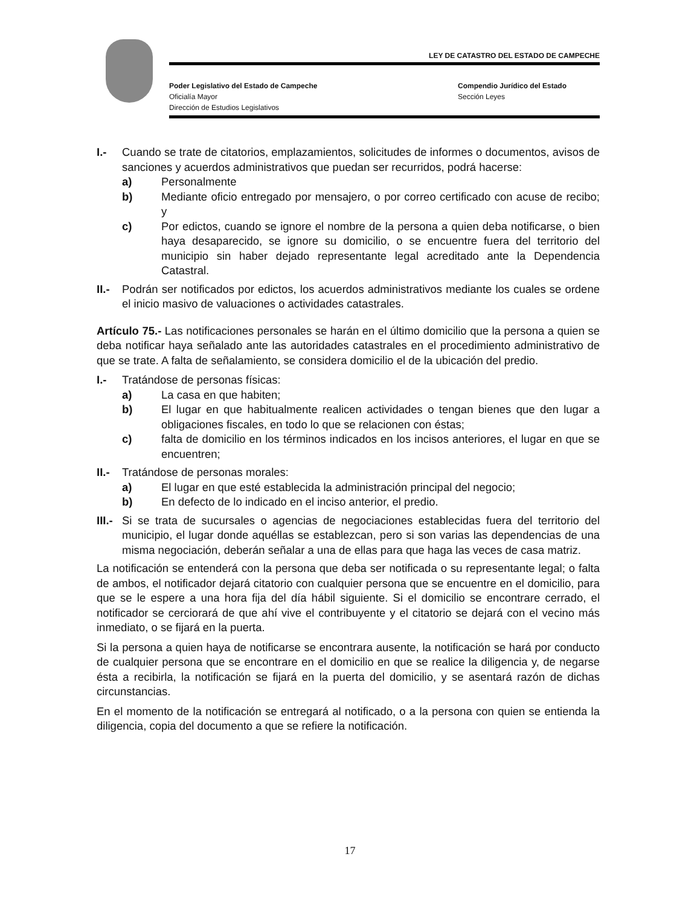LEY DE CATASTRO DEL ESTADO DE CAMPECHE
Poder Legislativo del Estado de Campeche
Oficialía Mayor
Dirección de Estudios Legislativos
Compendio Jurídico del Estado
Sección Leyes
I.- Cuando se trate de citatorios, emplazamientos, solicitudes de informes o documentos, avisos de sanciones y acuerdos administrativos que puedan ser recurridos, podrá hacerse:
a) Personalmente
b) Mediante oficio entregado por mensajero, o por correo certificado con acuse de recibo; y
c) Por edictos, cuando se ignore el nombre de la persona a quien deba notificarse, o bien haya desaparecido, se ignore su domicilio, o se encuentre fuera del territorio del municipio sin haber dejado representante legal acreditado ante la Dependencia Catastral.
II.-
Podrán ser notificados por edictos, los acuerdos administrativos mediante los cuales se ordene el inicio masivo de valuaciones o actividades catastrales.
Artículo 75.- Las notificaciones personales se harán en el último domicilio que la persona a quien se deba notificar haya señalado ante las autoridades catastrales en el procedimiento administrativo de que se trate. A falta de señalamiento, se considera domicilio el de la ubicación del predio.
I.- Tratándose de personas físicas:
a) La casa en que habiten;
b) El lugar en que habitualmente realicen actividades o tengan bienes que den lugar a obligaciones fiscales, en todo lo que se relacionen con éstas;
c) falta de domicilio en los términos indicados en los incisos anteriores, el lugar en que se encuentren;
II.-
Tratándose de personas morales:
a) El lugar en que esté establecida la administración principal del negocio;
b) En defecto de lo indicado en el inciso anterior, el predio.
III.-
Si se trata de sucursales o agencias de negociaciones establecidas fuera del territorio del municipio, el lugar donde aquéllas se establezcan, pero si son varias las dependencias de una misma negociación, deberán señalar a una de ellas para que haga las veces de casa matriz.
La notificación se entenderá con la persona que deba ser notificada o su representante legal; o falta de ambos, el notificador dejará citatorio con cualquier persona que se encuentre en el domicilio, para que se le espere a una hora fija del día hábil siguiente. Si el domicilio se encontrare cerrado, el notificador se cerciorará de que ahí vive el contribuyente y el citatorio se dejará con el vecino más inmediato, o se fijará en la puerta.
Si la persona a quien haya de notificarse se encontrara ausente, la notificación se hará por conducto de cualquier persona que se encontrare en el domicilio en que se realice la diligencia y, de negarse ésta a recibirla, la notificación se fijará en la puerta del domicilio, y se asentará razón de dichas circunstancias.
En el momento de la notificación se entregará al notificado, o a la persona con quien se entienda la diligencia, copia del documento a que se refiere la notificación.
17